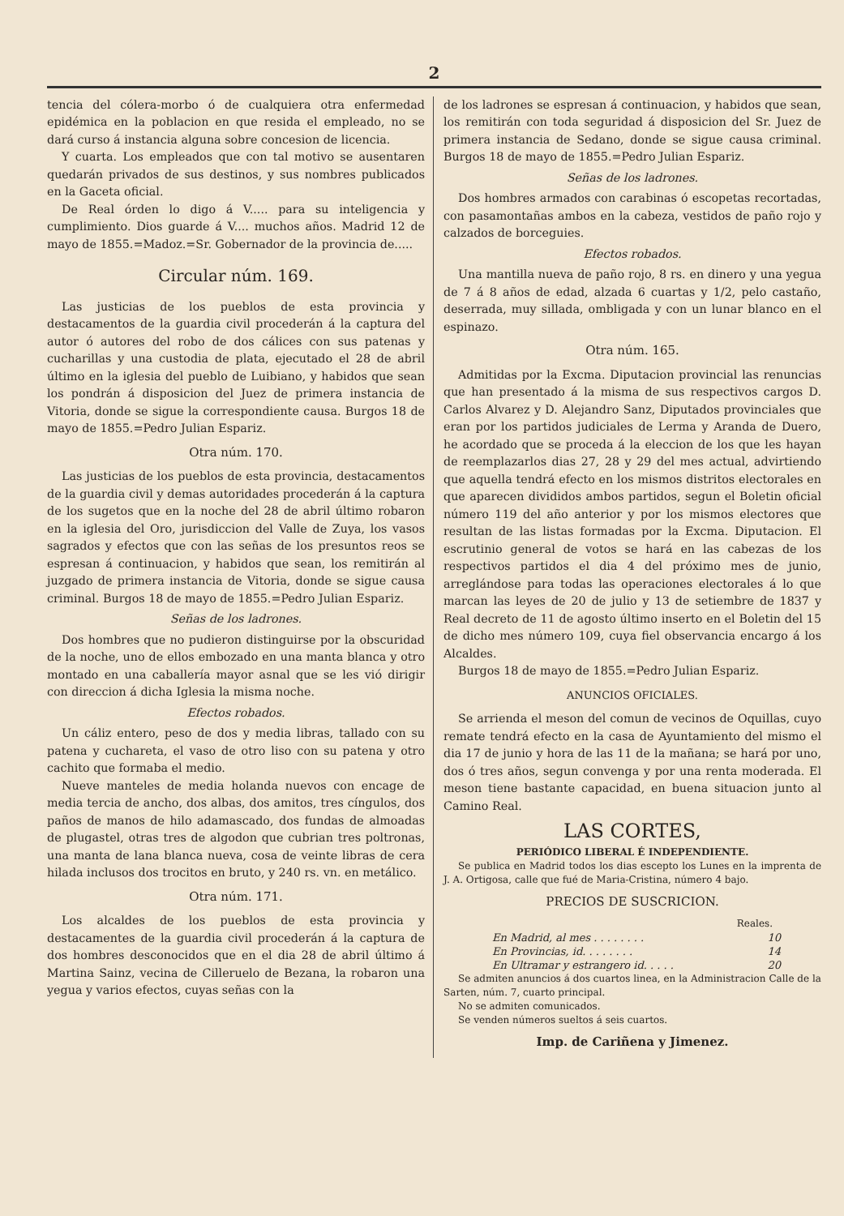2
tencia del cólera-morbo ó de cualquiera otra enfermedad epidémica en la poblacion en que resida el empleado, no se dará curso á instancia alguna sobre concesion de licencia.
Y cuarta. Los empleados que con tal motivo se ausentaren quedarán privados de sus destinos, y sus nombres publicados en la Gaceta oficial.
De Real órden lo digo á V..... para su inteligencia y cumplimiento. Dios guarde á V.... muchos años. Madrid 12 de mayo de 1855.=Madoz.=Sr. Gobernador de la provincia de.....
Circular núm. 169.
Las justicias de los pueblos de esta provincia y destacamentos de la guardia civil procederán á la captura del autor ó autores del robo de dos cálices con sus patenas y cucharillas y una custodia de plata, ejecutado el 28 de abril último en la iglesia del pueblo de Luibiano, y habidos que sean los pondrán á disposicion del Juez de primera instancia de Vitoria, donde se sigue la correspondiente causa. Burgos 18 de mayo de 1855.=Pedro Julian Espariz.
Otra núm. 170.
Las justicias de los pueblos de esta provincia, destacamentos de la guardia civil y demas autoridades procederán á la captura de los sugetos que en la noche del 28 de abril último robaron en la iglesia del Oro, jurisdiccion del Valle de Zuya, los vasos sagrados y efectos que con las señas de los presuntos reos se espresan á continuacion, y habidos que sean, los remitirán al juzgado de primera instancia de Vitoria, donde se sigue causa criminal. Burgos 18 de mayo de 1855.=Pedro Julian Espariz.
Señas de los ladrones.
Dos hombres que no pudieron distinguirse por la obscuridad de la noche, uno de ellos embozado en una manta blanca y otro montado en una caballería mayor asnal que se les vió dirigir con direccion á dicha Iglesia la misma noche.
Efectos robados.
Un cáliz entero, peso de dos y media libras, tallado con su patena y cuchareta, el vaso de otro liso con su patena y otro cachito que formaba el medio.
Nueve manteles de media holanda nuevos con encage de media tercia de ancho, dos albas, dos amitos, tres cíngulos, dos paños de manos de hilo adamascado, dos fundas de almoadas de plugastel, otras tres de algodon que cubrian tres poltronas, una manta de lana blanca nueva, cosa de veinte libras de cera hilada inclusos dos trocitos en bruto, y 240 rs. vn. en metálico.
Otra núm. 171.
Los alcaldes de los pueblos de esta provincia y destacamentes de la guardia civil procederán á la captura de dos hombres desconocidos que en el dia 28 de abril último á Martina Sainz, vecina de Cilleruelo de Bezana, la robaron una yegua y varios efectos, cuyas señas con la
de los ladrones se espresan á continuacion, y habidos que sean, los remitirán con toda seguridad á disposicion del Sr. Juez de primera instancia de Sedano, donde se sigue causa criminal. Burgos 18 de mayo de 1855.=Pedro Julian Espariz.
Señas de los ladrones.
Dos hombres armados con carabinas ó escopetas recortadas, con pasamontañas ambos en la cabeza, vestidos de paño rojo y calzados de borceguies.
Efectos robados.
Una mantilla nueva de paño rojo, 8 rs. en dinero y una yegua de 7 á 8 años de edad, alzada 6 cuartas y 1/2, pelo castaño, deserrada, muy sillada, ombligada y con un lunar blanco en el espinazo.
Otra núm. 165.
Admitidas por la Excma. Diputacion provincial las renuncias que han presentado á la misma de sus respectivos cargos D. Carlos Alvarez y D. Alejandro Sanz, Diputados provinciales que eran por los partidos judiciales de Lerma y Aranda de Duero, he acordado que se proceda á la eleccion de los que les hayan de reemplazarlos dias 27, 28 y 29 del mes actual, advirtiendo que aquella tendrá efecto en los mismos distritos electorales en que aparecen divididos ambos partidos, segun el Boletin oficial número 119 del año anterior y por los mismos electores que resultan de las listas formadas por la Excma. Diputacion. El escrutinio general de votos se hará en las cabezas de los respectivos partidos el dia 4 del próximo mes de junio, arreglándose para todas las operaciones electorales á lo que marcan las leyes de 20 de julio y 13 de setiembre de 1837 y Real decreto de 11 de agosto último inserto en el Boletin del 15 de dicho mes número 109, cuya fiel observancia encargo á los Alcaldes.
Burgos 18 de mayo de 1855.=Pedro Julian Espariz.
ANUNCIOS OFICIALES.
Se arrienda el meson del comun de vecinos de Oquillas, cuyo remate tendrá efecto en la casa de Ayuntamiento del mismo el dia 17 de junio y hora de las 11 de la mañana; se hará por uno, dos ó tres años, segun convenga y por una renta moderada. El meson tiene bastante capacidad, en buena situacion junto al Camino Real.
LAS CORTES,
PERIÓDICO LIBERAL É INDEPENDIENTE.
Se publica en Madrid todos los dias escepto los Lunes en la imprenta de J. A. Ortigosa, calle que fué de Maria-Cristina, número 4 bajo.
PRECIOS DE SUSCRICION.
Reales.
En Madrid, al mes . . . . . . . . 10
En Provincias, id. . . . . . . . 14
En Ultramar y estrangero id. . . . . 20
Se admiten anuncios á dos cuartos linea, en la Administracion Calle de la Sarten, núm. 7, cuarto principal.
No se admiten comunicados.
Se venden números sueltos á seis cuartos.
Imp. de Cariñena y Jimenez.